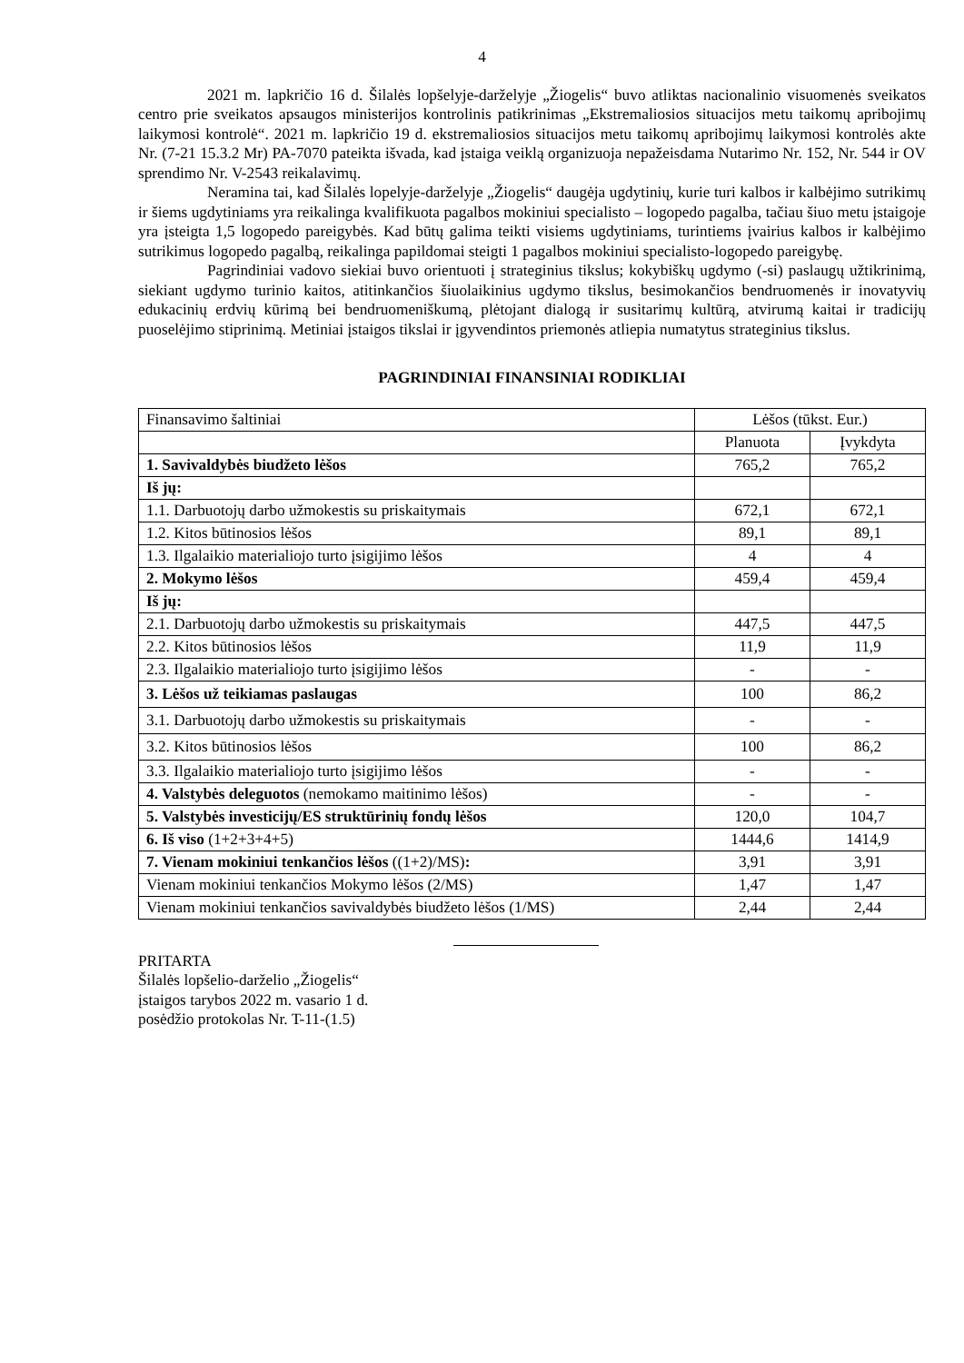4
2021 m. lapkričio 16 d. Šilalės lopšelyje-darželyje „Žiogelis“ buvo atliktas nacionalinio visuomenės sveikatos centro prie sveikatos apsaugos ministerijos kontrolinis patikrinimas „Ekstremaliosios situacijos metu taikomų apribojimų laikymosi kontrolė“. 2021 m. lapkričio 19 d. ekstremaliosios situacijos metu taikomų apribojimų laikymosi kontrolės akte Nr. (7-21 15.3.2 Mr) PA-7070 pateikta išvada, kad įstaiga veiklą organizuoja nepažeisdama Nutarimo Nr. 152, Nr. 544 ir OV sprendimo Nr. V-2543 reikalavimų.
Neramina tai, kad Šilalės lopelyje-darželyje „Žiogelis“ daugėja ugdytinių, kurie turi kalbos ir kalbėjimo sutrikimų ir šiems ugdytiniams yra reikalinga kvalifikuota pagalbos mokiniui specialisto – logopedo pagalba, tačiau šiuo metu įstaigoje yra įsteigta 1,5 logopedo pareigybės. Kad būtų galima teikti visiems ugdytiniams, turintiems įvairius kalbos ir kalbėjimo sutrikimus logopedo pagalbą, reikalinga papildomai steigti 1 pagalbos mokiniui specialisto-logopedo pareigybę.
Pagrindiniai vadovo siekiai buvo orientuoti į strateginius tikslus; kokybiškų ugdymo (-si) paslaugų užtikrinimą, siekiant ugdymo turinio kaitos, atitinkančios šiuolaikinius ugdymo tikslus, besimokančios bendruomenės ir inovatyvių edukacinių erdvių kūrimą bei bendruomeniškumą, plėtojant dialogą ir susitarimų kultūrą, atvirumą kaitai ir tradicijų puoselėjimo stiprinimą. Metiniai įstaigos tikslai ir įgyvendintos priemonės atliepia numatytus strateginius tikslus.
PAGRINDINIAI FINANSINIAI RODIKLIAI
| Finansavimo šaltiniai | Lėšos (tūkst. Eur.) | |
| | Planuota | Įvykdyta |
| 1. Savivaldybės biudžeto lėšos | 765,2 | 765,2 |
| Iš jų: | | |
| 1.1. Darbuotojų darbo užmokestis su priskaitymais | 672,1 | 672,1 |
| 1.2. Kitos būtinosios lėšos | 89,1 | 89,1 |
| 1.3. Ilgalaikio materialiojo turto įsigijimo lėšos | 4 | 4 |
| 2. Mokymo lėšos | 459,4 | 459,4 |
| Iš jų: | | |
| 2.1. Darbuotojų darbo užmokestis su priskaitymais | 447,5 | 447,5 |
| 2.2. Kitos būtinosios lėšos | 11,9 | 11,9 |
| 2.3. Ilgalaikio materialiojo turto įsigijimo lėšos | - | - |
| 3. Lėšos už teikiamas paslaugas | 100 | 86,2 |
| 3.1. Darbuotojų darbo užmokestis su priskaitymais | - | - |
| 3.2. Kitos būtinosios lėšos | 100 | 86,2 |
| 3.3. Ilgalaikio materialiojo turto įsigijimo lėšos | - | - |
| 4. Valstybės deleguotos (nemokamo maitinimo lėšos) | - | - |
| 5. Valstybės investicijų/ES struktūrinių fondų lėšos | 120,0 | 104,7 |
| 6. Iš viso (1+2+3+4+5) | 1444,6 | 1414,9 |
| 7. Vienam mokiniui tenkančios lėšos ((1+2)/MS) : | 3,91 | 3,91 |
| Vienam mokiniui tenkančios Mokymo lėšos (2/MS) | 1,47 | 1,47 |
| Vienam mokiniui tenkančios savivaldybės biudžeto lėšos (1/MS) | 2,44 | 2,44 |
PRITARTA
Šilalės lopšelio-darželio „Žiogelis“
įstaigos tarybos 2022 m. vasario 1 d.
posėdžio protokolas Nr. T-11-(1.5)